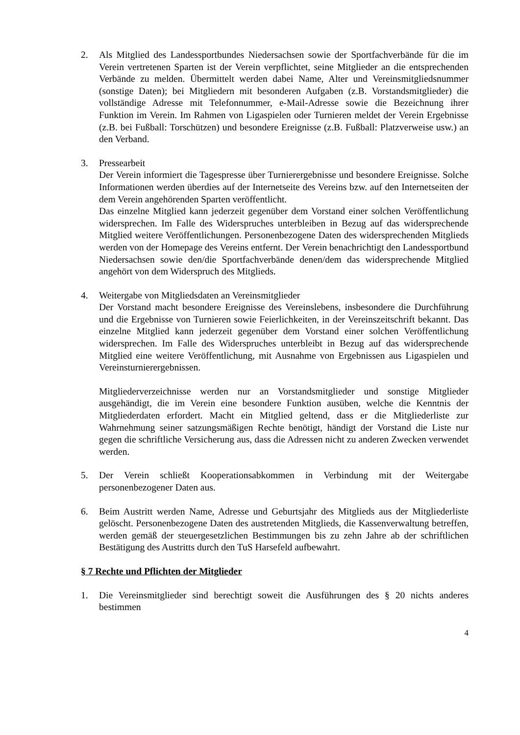2. Als Mitglied des Landessportbundes Niedersachsen sowie der Sportfachverbände für die im Verein vertretenen Sparten ist der Verein verpflichtet, seine Mitglieder an die entsprechenden Verbände zu melden. Übermittelt werden dabei Name, Alter und Vereinsmitgliedsnummer (sonstige Daten); bei Mitgliedern mit besonderen Aufgaben (z.B. Vorstandsmitglieder) die vollständige Adresse mit Telefonnummer, e-Mail-Adresse sowie die Bezeichnung ihrer Funktion im Verein. Im Rahmen von Ligaspielen oder Turnieren meldet der Verein Ergebnisse (z.B. bei Fußball: Torschützen) und besondere Ereignisse (z.B. Fußball: Platzverweise usw.) an den Verband.
3. Pressearbeit
Der Verein informiert die Tagespresse über Turnierergebnisse und besondere Ereignisse. Solche Informationen werden überdies auf der Internetseite des Vereins bzw. auf den Internetseiten der dem Verein angehörenden Sparten veröffentlicht.
Das einzelne Mitglied kann jederzeit gegenüber dem Vorstand einer solchen Veröffentlichung widersprechen. Im Falle des Widerspruches unterbleiben in Bezug auf das widersprechende Mitglied weitere Veröffentlichungen. Personenbezogene Daten des widersprechenden Mitglieds werden von der Homepage des Vereins entfernt. Der Verein benachrichtigt den Landessportbund Niedersachsen sowie den/die Sportfachverbände denen/dem das widersprechende Mitglied angehört von dem Widerspruch des Mitglieds.
4. Weitergabe von Mitgliedsdaten an Vereinsmitglieder
Der Vorstand macht besondere Ereignisse des Vereinslebens, insbesondere die Durchführung und die Ergebnisse von Turnieren sowie Feierlichkeiten, in der Vereinszeitschrift bekannt. Das einzelne Mitglied kann jederzeit gegenüber dem Vorstand einer solchen Veröffentlichung widersprechen. Im Falle des Widerspruches unterbleibt in Bezug auf das widersprechende Mitglied eine weitere Veröffentlichung, mit Ausnahme von Ergebnissen aus Ligaspielen und Vereinsturnierergebnissen.
Mitgliederverzeichnisse werden nur an Vorstandsmitglieder und sonstige Mitglieder ausgehändigt, die im Verein eine besondere Funktion ausüben, welche die Kenntnis der Mitgliederdaten erfordert. Macht ein Mitglied geltend, dass er die Mitgliederliste zur Wahrnehmung seiner satzungsmäßigen Rechte benötigt, händigt der Vorstand die Liste nur gegen die schriftliche Versicherung aus, dass die Adressen nicht zu anderen Zwecken verwendet werden.
5. Der Verein schließt Kooperationsabkommen in Verbindung mit der Weitergabe personenbezogener Daten aus.
6. Beim Austritt werden Name, Adresse und Geburtsjahr des Mitglieds aus der Mitgliederliste gelöscht. Personenbezogene Daten des austretenden Mitglieds, die Kassenverwaltung betreffen, werden gemäß der steuergesetzlichen Bestimmungen bis zu zehn Jahre ab der schriftlichen Bestätigung des Austritts durch den TuS Harsefeld aufbewahrt.
§ 7 Rechte und Pflichten der Mitglieder
1. Die Vereinsmitglieder sind berechtigt soweit die Ausführungen des § 20 nichts anderes bestimmen
4